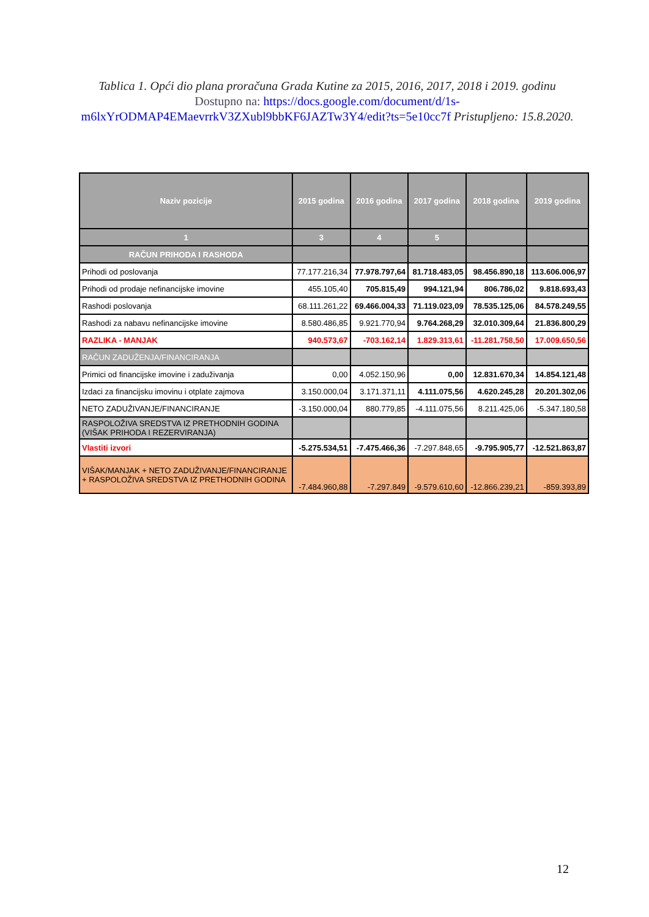Tablica 1. Opći dio plana proračuna Grada Kutine za 2015, 2016, 2017, 2018 i 2019. godinu
Dostupno na: https://docs.google.com/document/d/1s-m6lxYrODMAP4EMaevrrkV3ZXubl9bbKF6JAZTw3Y4/edit?ts=5e10cc7f Pristupljeno: 15.8.2020.
| Naziv pozicije | 2015 godina | 2016 godina | 2017 godina | 2018 godina | 2019 godina |
| --- | --- | --- | --- | --- | --- |
| 1 | 3 | 4 | 5 | | |
| RAČUN PRIHODA I RASHODA | | | | | |
| Prihodi od poslovanja | 77.177.216,34 | 77.978.797,64 | 81.718.483,05 | 98.456.890,18 | 113.606.006,97 |
| Prihodi od prodaje nefinancijske imovine | 455.105,40 | 705.815,49 | 994.121,94 | 806.786,02 | 9.818.693,43 |
| Rashodi poslovanja | 68.111.261,22 | 69.466.004,33 | 71.119.023,09 | 78.535.125,06 | 84.578.249,55 |
| Rashodi za nabavu nefinancijske imovine | 8.580.486,85 | 9.921.770,94 | 9.764.268,29 | 32.010.309,64 | 21.836.800,29 |
| RAZLIKA - MANJAK | 940.573,67 | -703.162,14 | 1.829.313,61 | -11.281.758,50 | 17.009.650,56 |
| RAČUN ZADUŽENJA/FINANCIRANJA | | | | | |
| Primici od financijske imovine i zaduživanja | 0,00 | 4.052.150,96 | 0,00 | 12.831.670,34 | 14.854.121,48 |
| Izdaci za financijsku imovinu i otplate zajmova | 3.150.000,04 | 3.171.371,11 | 4.111.075,56 | 4.620.245,28 | 20.201.302,06 |
| NETO ZADUŽIVANJE/FINANCIRANJE | -3.150.000,04 | 880.779,85 | -4.111.075,56 | 8.211.425,06 | -5.347.180,58 |
| RASPOLOŽIVA SREDSTVA IZ PRETHODNIH GODINA (VIŠAK PRIHODA I REZERVIRANJA) | | | | | |
| Vlastiti izvori | -5.275.534,51 | -7.475.466,36 | -7.297.848,65 | -9.795.905,77 | -12.521.863,87 |
| VIŠAK/MANJAK + NETO ZADUŽIVANJE/FINANCIRANJE + RASPOLOŽIVA SREDSTVA IZ PRETHODNIH GODINA | -7.484.960,88 | -7.297.849 | -9.579.610,60 | -12.866.239,21 | -859.393,89 |
12